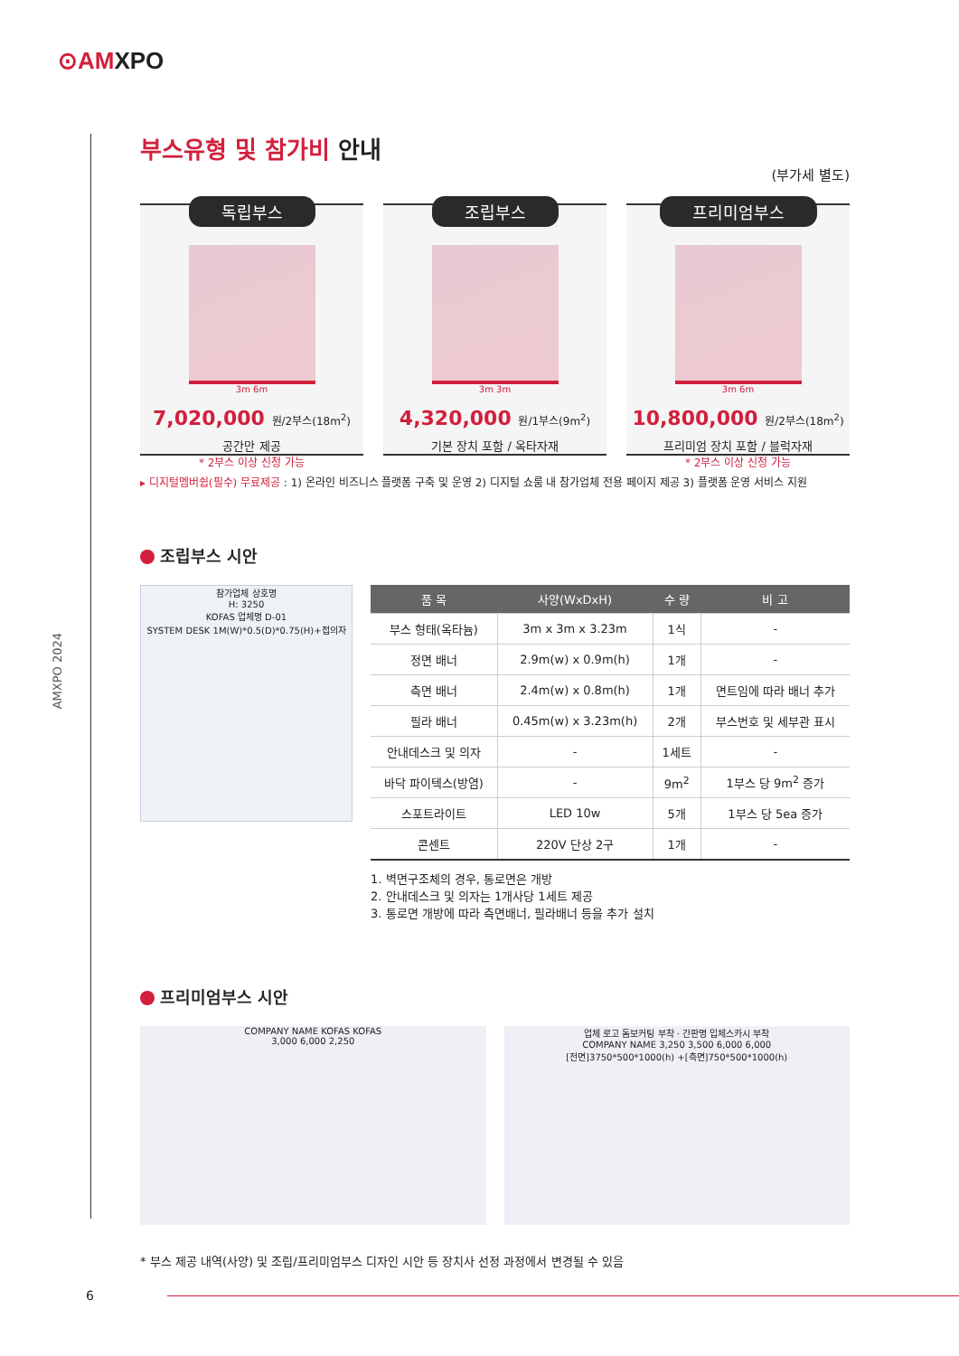⊙AMXPO
AMXPO 2024
부스유형 및 참가비 안내
(부가세 별도)
독립부스
3m 6m
7,020,000 원/2부스(18m<sup>2</sup>)
공간만 제공
* 2부스 이상 신청 가능
조립부스
3m 3m
4,320,000 원/1부스(9m<sup>2</sup>)
기본 장치 포함 / 옥타자재
프리미엄부스
3m 6m
10,800,000 원/2부스(18m<sup>2</sup>)
프리미엄 장치 포함 / 블럭자재
* 2부스 이상 신청 가능
▸ 디지털멤버쉽(필수) 무료제공 : 1) 온라인 비즈니스 플랫폼 구축 및 운영 2) 디지털 쇼룸 내 참가업체 전용 페이지 제공 3) 플랫폼 운영 서비스 지원
조립부스 시안
참가업체 상호명
H: 3250
KOFAS 업체명 D-01
SYSTEM DESK 1M(W)*0.5(D)*0.75(H)+접의자
| 품 목 | 사양(WxDxH) | 수 량 | 비 고 |
| --- | --- | --- | --- |
| 부스 형태(옥타늄) | 3m x 3m x 3.23m | 1식 | - |
| 정면 배너 | 2.9m(w) x 0.9m(h) | 1개 | - |
| 측면 배너 | 2.4m(w) x 0.8m(h) | 1개 | 면트임에 따라 배너 추가 |
| 필라 배너 | 0.45m(w) x 3.23m(h) | 2개 | 부스번호 및 세부관 표시 |
| 안내데스크 및 의자 | - | 1세트 | - |
| 바닥 파이텍스(방염) | - | 9m<sup>2</sup> | 1부스 당 9m<sup>2</sup> 증가 |
| 스포트라이트 | LED 10w | 5개 | 1부스 당 5ea 증가 |
| 콘센트 | 220V 단상 2구 | 1개 | - |
1. 벽면구조체의 경우, 통로면은 개방
2. 안내데스크 및 의자는 1개사당 1세트 제공
3. 통로면 개방에 따라 측면배너, 필라배너 등을 추가 설치
프리미엄부스 시안
COMPANY NAME KOFAS KOFAS
3,000 6,000 2,250
업체 로고 돔보커팅 부착 · 간판명 입체스카시 부착
COMPANY NAME 3,250 3,500 6,000 6,000
[전면]3750*500*1000(h) +[측면]750*500*1000(h)
* 부스 제공 내역(사양) 및 조립/프리미엄부스 디자인 시안 등 장치사 선정 과정에서 변경될 수 있음
6